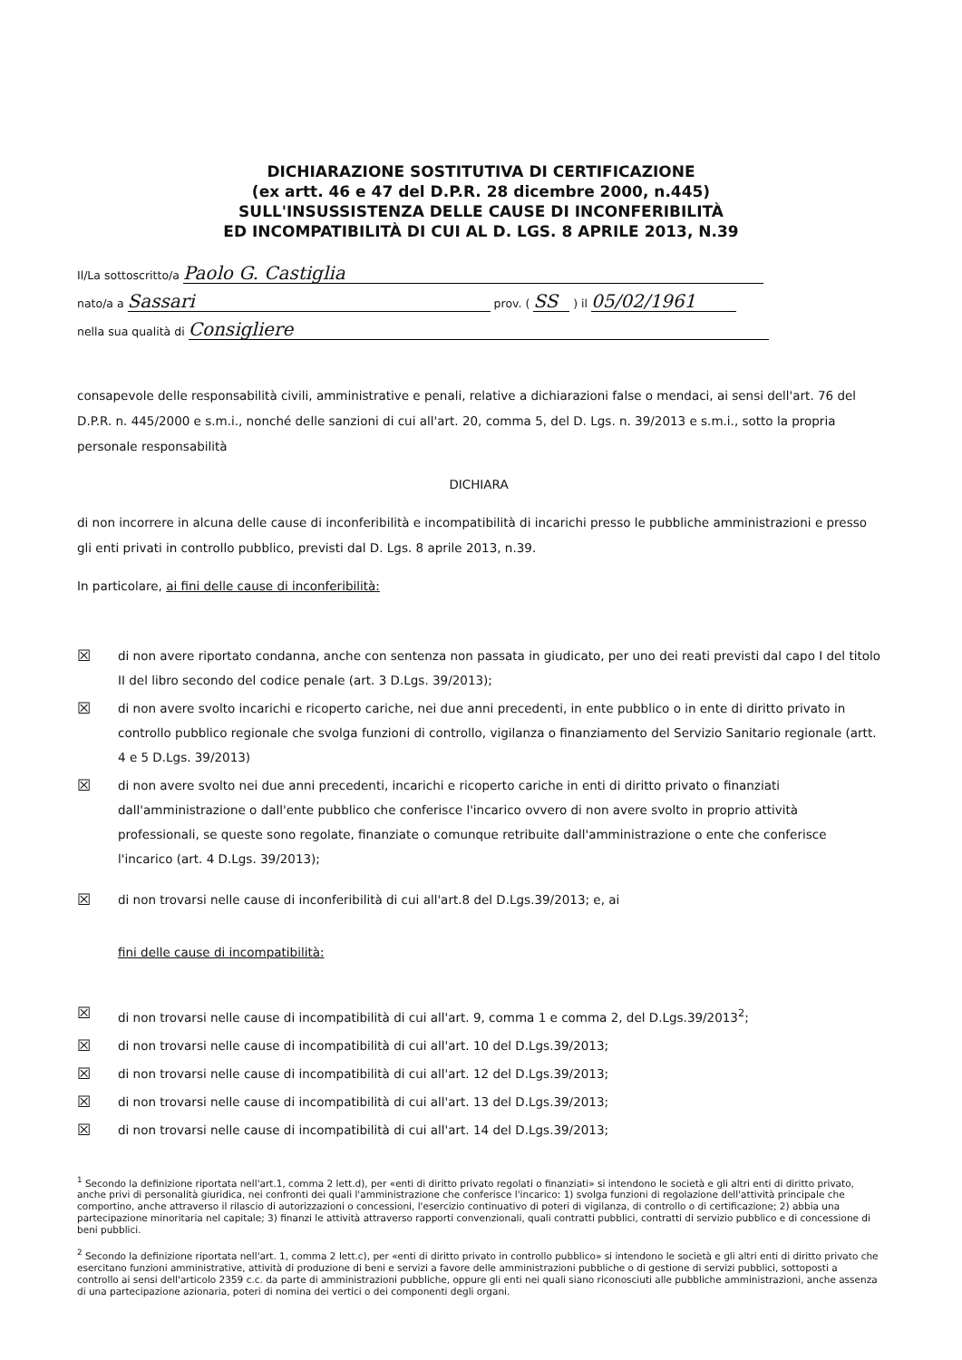DICHIARAZIONE SOSTITUTIVA DI CERTIFICAZIONE
(ex artt. 46 e 47 del D.P.R. 28 dicembre 2000, n.445)
SULL'INSUSSISTENZA DELLE CAUSE DI INCONFERIBILITÀ
ED INCOMPATIBILITÀ DI CUI AL D. LGS. 8 APRILE 2013, N.39
Il/La sottoscritto/a Paolo G. Castiglia
nato/a a Sassari prov. ( SS ) il 05/02/1961
nella sua qualità di Consigliere
consapevole delle responsabilità civili, amministrative e penali, relative a dichiarazioni false o mendaci, ai sensi dell'art. 76 del D.P.R. n. 445/2000 e s.m.i., nonché delle sanzioni di cui all'art. 20, comma 5, del D. Lgs. n. 39/2013 e s.m.i., sotto la propria personale responsabilità
DICHIARA
di non incorrere in alcuna delle cause di inconferibilità e incompatibilità di incarichi presso le pubbliche amministrazioni e presso gli enti privati in controllo pubblico, previsti dal D. Lgs. 8 aprile 2013, n.39.
In particolare, ai fini delle cause di inconferibilità:
☒ di non avere riportato condanna, anche con sentenza non passata in giudicato, per uno dei reati previsti dal capo I del titolo II del libro secondo del codice penale (art. 3 D.Lgs. 39/2013);
☒ di non avere svolto incarichi e ricoperto cariche, nei due anni precedenti, in ente pubblico o in ente di diritto privato in controllo pubblico regionale che svolga funzioni di controllo, vigilanza o finanziamento del Servizio Sanitario regionale (artt. 4 e 5 D.Lgs. 39/2013)
☒ di non avere svolto nei due anni precedenti, incarichi e ricoperto cariche in enti di diritto privato o finanziati dall'amministrazione o dall'ente pubblico che conferisce l'incarico ovvero di non avere svolto in proprio attività professionali, se queste sono regolate, finanziate o comunque retribuite dall'amministrazione o ente che conferisce l'incarico (art. 4 D.Lgs. 39/2013);
☒ di non trovarsi nelle cause di inconferibilità di cui all'art.8 del D.Lgs.39/2013; e, ai
fini delle cause di incompatibilità:
☒ di non trovarsi nelle cause di incompatibilità di cui all'art. 9, comma 1 e comma 2, del D.Lgs.39/2013<sup>2</sup>;
☒ di non trovarsi nelle cause di incompatibilità di cui all'art. 10 del D.Lgs.39/2013;
☒ di non trovarsi nelle cause di incompatibilità di cui all'art. 12 del D.Lgs.39/2013;
☒ di non trovarsi nelle cause di incompatibilità di cui all'art. 13 del D.Lgs.39/2013;
☒ di non trovarsi nelle cause di incompatibilità di cui all'art. 14 del D.Lgs.39/2013;
<sup>1</sup> Secondo la definizione riportata nell'art.1, comma 2 lett.d), per «enti di diritto privato regolati o finanziati» si intendono le società e gli altri enti di diritto privato, anche privi di personalità giuridica, nei confronti dei quali l'amministrazione che conferisce l'incarico: 1) svolga funzioni di regolazione dell'attività principale che comportino, anche attraverso il rilascio di autorizzazioni o concessioni, l'esercizio continuativo di poteri di vigilanza, di controllo o di certificazione; 2) abbia una partecipazione minoritaria nel capitale; 3) finanzi le attività attraverso rapporti convenzionali, quali contratti pubblici, contratti di servizio pubblico e di concessione di beni pubblici.
<sup>2</sup> Secondo la definizione riportata nell'art. 1, comma 2 lett.c), per «enti di diritto privato in controllo pubblico» si intendono le società e gli altri enti di diritto privato che esercitano funzioni amministrative, attività di produzione di beni e servizi a favore delle amministrazioni pubbliche o di gestione di servizi pubblici, sottoposti a controllo ai sensi dell'articolo 2359 c.c. da parte di amministrazioni pubbliche, oppure gli enti nei quali siano riconosciuti alle pubbliche amministrazioni, anche assenza di una partecipazione azionaria, poteri di nomina dei vertici o dei componenti degli organi.